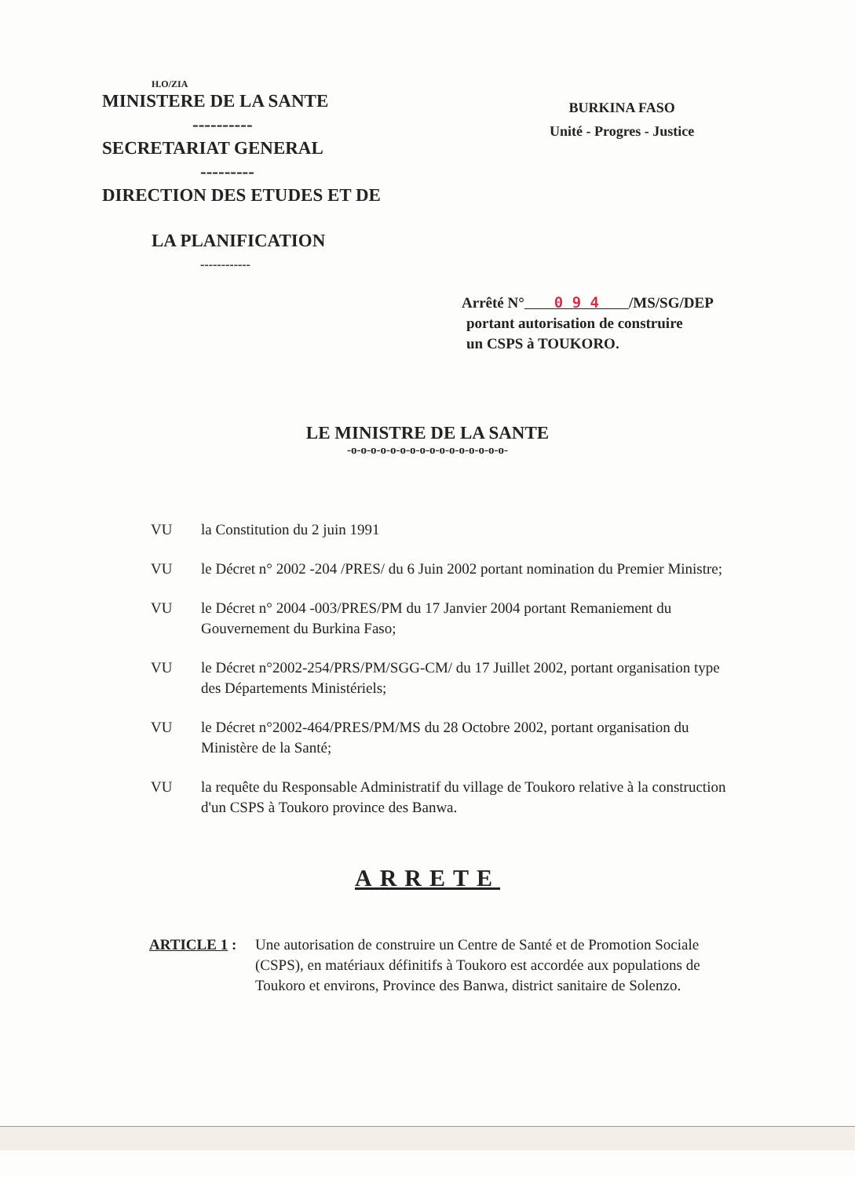H.O/ZIA
MINISTERE DE LA SANTE
----------
SECRETARIAT GENERAL
---------
DIRECTION DES ETUDES ET DE
LA PLANIFICATION
------------
BURKINA FASO
Unité - Progres - Justice
Arrêté N° 0 9 4 /MS/SG/DEP
portant autorisation de construire
un CSPS à TOUKORO.
LE MINISTRE DE LA SANTE
-o-o-o-o-o-o-o-o-o-o-o-o-o-o-o-o-
VU la Constitution du 2 juin 1991
VU le Décret n° 2002 -204 /PRES/ du 6 Juin 2002 portant nomination du Premier Ministre;
VU le Décret n° 2004 -003/PRES/PM du 17 Janvier 2004 portant Remaniement du Gouvernement du Burkina Faso;
VU le Décret n°2002-254/PRS/PM/SGG-CM/ du 17 Juillet 2002, portant organisation type des Départements Ministériels;
VU le Décret n°2002-464/PRES/PM/MS du 28 Octobre 2002, portant organisation du Ministère de la Santé;
VU la requête du Responsable Administratif du village de Toukoro relative à la construction d'un CSPS à Toukoro province des Banwa.
ARRETE
ARTICLE 1 : Une autorisation de construire un Centre de Santé et de Promotion Sociale (CSPS), en matériaux définitifs à Toukoro est accordée aux populations de Toukoro et environs, Province des Banwa, district sanitaire de Solenzo.